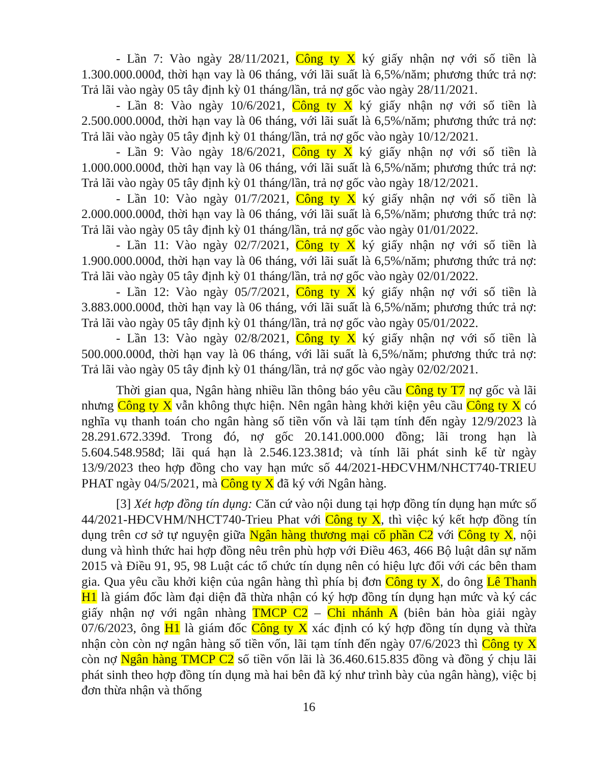- Lần 7: Vào ngày 28/11/2021, Công ty X ký giấy nhận nợ với số tiền là 1.300.000.000đ, thời hạn vay là 06 tháng, với lãi suất là 6,5%/năm; phương thức trả nợ: Trả lãi vào ngày 05 tây định kỳ 01 tháng/lần, trả nợ gốc vào ngày 28/11/2021.
- Lần 8: Vào ngày 10/6/2021, Công ty X ký giấy nhận nợ với số tiền là 2.500.000.000đ, thời hạn vay là 06 tháng, với lãi suất là 6,5%/năm; phương thức trả nợ: Trả lãi vào ngày 05 tây định kỳ 01 tháng/lần, trả nợ gốc vào ngày 10/12/2021.
- Lần 9: Vào ngày 18/6/2021, Công ty X ký giấy nhận nợ với số tiền là 1.000.000.000đ, thời hạn vay là 06 tháng, với lãi suất là 6,5%/năm; phương thức trả nợ: Trả lãi vào ngày 05 tây định kỳ 01 tháng/lần, trả nợ gốc vào ngày 18/12/2021.
- Lần 10: Vào ngày 01/7/2021, Công ty X ký giấy nhận nợ với số tiền là 2.000.000.000đ, thời hạn vay là 06 tháng, với lãi suất là 6,5%/năm; phương thức trả nợ: Trả lãi vào ngày 05 tây định kỳ 01 tháng/lần, trả nợ gốc vào ngày 01/01/2022.
- Lần 11: Vào ngày 02/7/2021, Công ty X ký giấy nhận nợ với số tiền là 1.900.000.000đ, thời hạn vay là 06 tháng, với lãi suất là 6,5%/năm; phương thức trả nợ: Trả lãi vào ngày 05 tây định kỳ 01 tháng/lần, trả nợ gốc vào ngày 02/01/2022.
- Lần 12: Vào ngày 05/7/2021, Công ty X ký giấy nhận nợ với số tiền là 3.883.000.000đ, thời hạn vay là 06 tháng, với lãi suất là 6,5%/năm; phương thức trả nợ: Trả lãi vào ngày 05 tây định kỳ 01 tháng/lần, trả nợ gốc vào ngày 05/01/2022.
- Lần 13: Vào ngày 02/8/2021, Công ty X ký giấy nhận nợ với số tiền là 500.000.000đ, thời hạn vay là 06 tháng, với lãi suất là 6,5%/năm; phương thức trả nợ: Trả lãi vào ngày 05 tây định kỳ 01 tháng/lần, trả nợ gốc vào ngày 02/02/2021.
Thời gian qua, Ngân hàng nhiều lần thông báo yêu cầu Công ty T7 nợ gốc và lãi nhưng Công ty X vẫn không thực hiện. Nên ngân hàng khởi kiện yêu cầu Công ty X có nghĩa vụ thanh toán cho ngân hàng số tiền vốn và lãi tạm tính đến ngày 12/9/2023 là 28.291.672.339đ. Trong đó, nợ gốc 20.141.000.000 đồng; lãi trong hạn là 5.604.548.958đ; lãi quá hạn là 2.546.123.381đ; và tính lãi phát sinh kể từ ngày 13/9/2023 theo hợp đồng cho vay hạn mức số 44/2021-HĐCVHM/NHCT740-TRIEU PHAT ngày 04/5/2021, mà Công ty X đã ký với Ngân hàng.
[3] Xét hợp đồng tín dụng: Căn cứ vào nội dung tại hợp đồng tín dụng hạn mức số 44/2021-HĐCVHM/NHCT740-Trieu Phat với Công ty X, thì việc ký kết hợp đồng tín dụng trên cơ sở tự nguyện giữa Ngân hàng thương mại cổ phần C2 với Công ty X, nội dung và hình thức hai hợp đồng nêu trên phù hợp với Điều 463, 466 Bộ luật dân sự năm 2015 và Điều 91, 95, 98 Luật các tổ chức tín dụng nên có hiệu lực đối với các bên tham gia. Qua yêu cầu khởi kiện của ngân hàng thì phía bị đơn Công ty X, do ông Lê Thanh H1 là giám đốc làm đại diện đã thừa nhận có ký hợp đồng tín dụng hạn mức và ký các giấy nhận nợ với ngân nhàng TMCP C2 – Chi nhánh A (biên bản hòa giải ngày 07/6/2023, ông H1 là giám đốc Công ty X xác định có ký hợp đồng tín dụng và thừa nhận còn còn nợ ngân hàng số tiền vốn, lãi tạm tính đến ngày 07/6/2023 thì Công ty X còn nợ Ngân hàng TMCP C2 số tiền vốn lãi là 36.460.615.835 đồng và đồng ý chịu lãi phát sinh theo hợp đồng tín dụng mà hai bên đã ký như trình bày của ngân hàng), việc bị đơn thừa nhận và thống
16